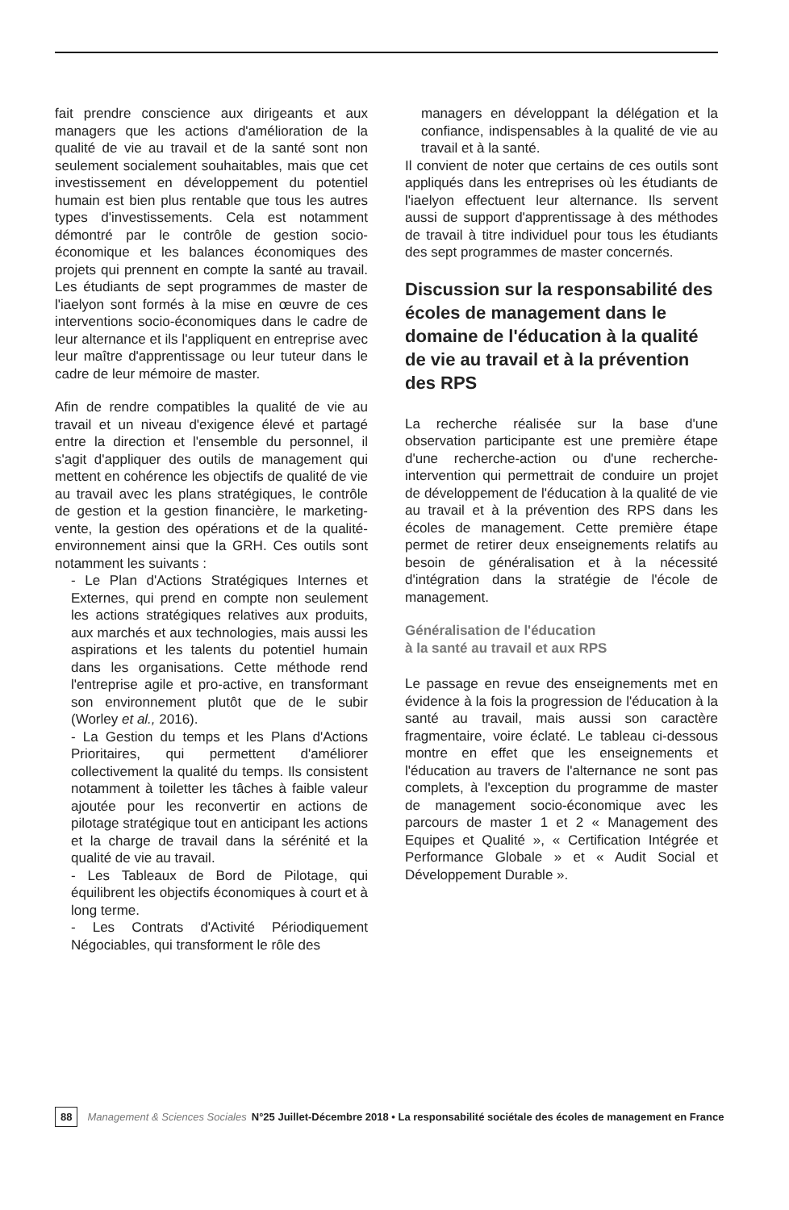fait prendre conscience aux dirigeants et aux managers que les actions d'amélioration de la qualité de vie au travail et de la santé sont non seulement socialement souhaitables, mais que cet investissement en développement du potentiel humain est bien plus rentable que tous les autres types d'investissements. Cela est notamment démontré par le contrôle de gestion socio-économique et les balances économiques des projets qui prennent en compte la santé au travail. Les étudiants de sept programmes de master de l'iaelyon sont formés à la mise en œuvre de ces interventions socio-économiques dans le cadre de leur alternance et ils l'appliquent en entreprise avec leur maître d'apprentissage ou leur tuteur dans le cadre de leur mémoire de master.
Afin de rendre compatibles la qualité de vie au travail et un niveau d'exigence élevé et partagé entre la direction et l'ensemble du personnel, il s'agit d'appliquer des outils de management qui mettent en cohérence les objectifs de qualité de vie au travail avec les plans stratégiques, le contrôle de gestion et la gestion financière, le marketing-vente, la gestion des opérations et de la qualité-environnement ainsi que la GRH. Ces outils sont notamment les suivants :
- Le Plan d'Actions Stratégiques Internes et Externes, qui prend en compte non seulement les actions stratégiques relatives aux produits, aux marchés et aux technologies, mais aussi les aspirations et les talents du potentiel humain dans les organisations. Cette méthode rend l'entreprise agile et pro-active, en transformant son environnement plutôt que de le subir (Worley et al., 2016).
- La Gestion du temps et les Plans d'Actions Prioritaires, qui permettent d'améliorer collectivement la qualité du temps. Ils consistent notamment à toiletter les tâches à faible valeur ajoutée pour les reconvertir en actions de pilotage stratégique tout en anticipant les actions et la charge de travail dans la sérénité et la qualité de vie au travail.
- Les Tableaux de Bord de Pilotage, qui équilibrent les objectifs économiques à court et à long terme.
- Les Contrats d'Activité Périodiquement Négociables, qui transforment le rôle des
managers en développant la délégation et la confiance, indispensables à la qualité de vie au travail et à la santé.
Il convient de noter que certains de ces outils sont appliqués dans les entreprises où les étudiants de l'iaelyon effectuent leur alternance. Ils servent aussi de support d'apprentissage à des méthodes de travail à titre individuel pour tous les étudiants des sept programmes de master concernés.
Discussion sur la responsabilité des écoles de management dans le domaine de l'éducation à la qualité de vie au travail et à la prévention des RPS
La recherche réalisée sur la base d'une observation participante est une première étape d'une recherche-action ou d'une recherche-intervention qui permettrait de conduire un projet de développement de l'éducation à la qualité de vie au travail et à la prévention des RPS dans les écoles de management. Cette première étape permet de retirer deux enseignements relatifs au besoin de généralisation et à la nécessité d'intégration dans la stratégie de l'école de management.
Généralisation de l'éducation
à la santé au travail et aux RPS
Le passage en revue des enseignements met en évidence à la fois la progression de l'éducation à la santé au travail, mais aussi son caractère fragmentaire, voire éclaté. Le tableau ci-dessous montre en effet que les enseignements et l'éducation au travers de l'alternance ne sont pas complets, à l'exception du programme de master de management socio-économique avec les parcours de master 1 et 2 « Management des Equipes et Qualité », « Certification Intégrée et Performance Globale » et « Audit Social et Développement Durable ».
88 Management & Sciences Sociales N°25 Juillet-Décembre 2018 • La responsabilité sociétale des écoles de management en France